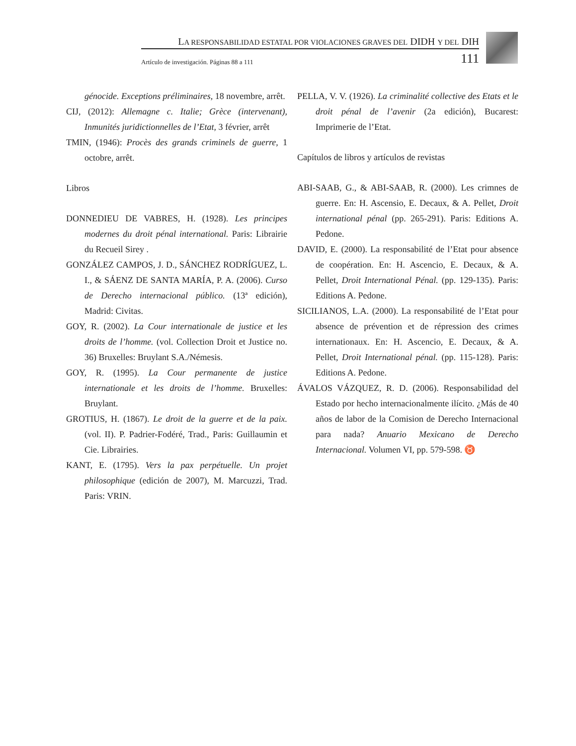LA RESPONSABILIDAD ESTATAL POR VIOLACIONES GRAVES DEL DIDH Y DEL DIH
Artículo de investigación. Páginas 88 a 111 111
génocide. Exceptions préliminaires, 18 novembre, arrêt.
CIJ, (2012): Allemagne c. Italie; Grèce (intervenant), Inmunités juridictionnelles de l’Etat, 3 février, arrêt
TMIN, (1946): Procès des grands criminels de guerre, 1 octobre, arrêt.
Libros
DONNEDIEU DE VABRES, H. (1928). Les principes modernes du droit pénal international. Paris: Librairie du Recueil Sirey .
GONZÁLEZ CAMPOS, J. D., SÁNCHEZ RODRÍGUEZ, L. I., & SÁENZ DE SANTA MARÍA, P. A. (2006). Curso de Derecho internacional público. (13ª edición), Madrid: Civitas.
GOY, R. (2002). La Cour internationale de justice et les droits de l’homme. (vol. Collection Droit et Justice no. 36) Bruxelles: Bruylant S.A./Némesis.
GOY, R. (1995). La Cour permanente de justice internationale et les droits de l’homme. Bruxelles: Bruylant.
GROTIUS, H. (1867). Le droit de la guerre et de la paix. (vol. II). P. Padrier-Fodéré, Trad., Paris: Guillaumin et Cie. Librairies.
KANT, E. (1795). Vers la pax perpétuelle. Un projet philosophique (edición de 2007), M. Marcuzzi, Trad. Paris: VRIN.
PELLA, V. V. (1926). La criminalité collective des Etats et le droit pénal de l’avenir (2a edición), Bucarest: Imprimerie de l’Etat.
Capítulos de libros y artículos de revistas
ABI-SAAB, G., & ABI-SAAB, R. (2000). Les crimnes de guerre. En: H. Ascensio, E. Decaux, & A. Pellet, Droit international pénal (pp. 265-291). Paris: Editions A. Pedone.
DAVID, E. (2000). La responsabilité de l’Etat pour absence de coopération. En: H. Ascencio, E. Decaux, & A. Pellet, Droit International Pénal. (pp. 129-135). Paris: Editions A. Pedone.
SICILIANOS, L.A. (2000). La responsabilité de l’Etat pour absence de prévention et de répression des crimes internationaux. En: H. Ascencio, E. Decaux, & A. Pellet, Droit International pénal. (pp. 115-128). Paris: Editions A. Pedone.
ÁVALOS VÁZQUEZ, R. D. (2006). Responsabilidad del Estado por hecho internacionalmente ilícito. ¿Más de 40 años de labor de la Comision de Derecho Internacional para nada? Anuario Mexicano de Derecho Internacional. Volumen VI, pp. 579-598. ♉